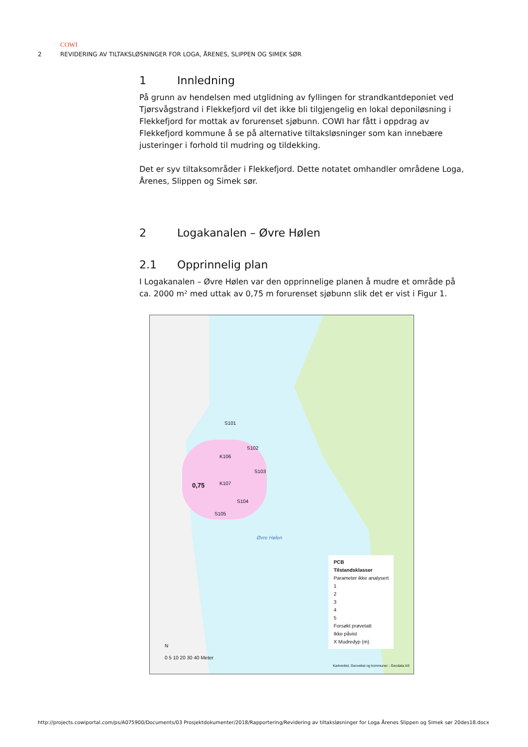COWI
2 REVIDERING AV TILTAKSLØSNINGER FOR LOGA, ÅRENES, SLIPPEN OG SIMEK SØR
1 Innledning
På grunn av hendelsen med utglidning av fyllingen for strandkantdeponiet ved Tjørsvågstrand i Flekkefjord vil det ikke bli tilgjengelig en lokal deponiløsning i Flekkefjord for mottak av forurenset sjøbunn. COWI har fått i oppdrag av Flekkefjord kommune å se på alternative tiltaksløsninger som kan innebære justeringer i forhold til mudring og tildekking.
Det er syv tiltaksområder i Flekkefjord. Dette notatet omhandler områdene Loga, Årenes, Slippen og Simek sør.
2 Logakanalen – Øvre Hølen
2.1 Opprinnelig plan
I Logakanalen – Øvre Hølen var den opprinnelige planen å mudre et område på ca. 2000 m² med uttak av 0,75 m forurenset sjøbunn slik det er vist i Figur 1.
S101
S102
K106
S103
0,75 K107
S104
S105
Øvre Hølen
PCB
Tilstandsklasser
Parameter ikke analysert
1
2
3
4
5
Forsøkt prøvetatt
Ikke påvist
X Mudredyp (m)
N
0 5 10 20 30 40 Meter
Kartverket, Geovekst og kommuner - Geodata AS
http://projects.cowiportal.com/ps/A075900/Documents/03 Prosjektdokumenter/2018/Rapportering/Revidering av tiltaksløsninger for Loga Årenes Slippen og Simek sør 20des18.docx